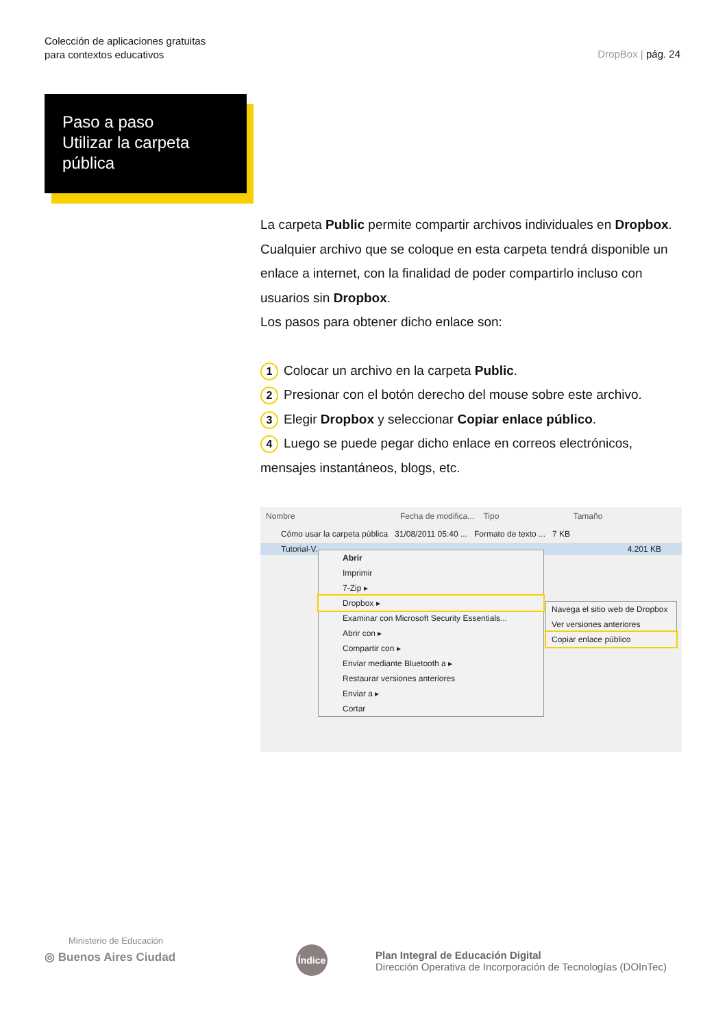Colección de aplicaciones gratuitas
para contextos educativos
DropBox | pág. 24
Paso a paso
Utilizar la carpeta
pública
La carpeta Public permite compartir archivos individuales en Dropbox. Cualquier archivo que se coloque en esta carpeta tendrá disponible un enlace a internet, con la finalidad de poder compartirlo incluso con usuarios sin Dropbox.
Los pasos para obtener dicho enlace son:
1 Colocar un archivo en la carpeta Public.
2 Presionar con el botón derecho del mouse sobre este archivo.
3 Elegir Dropbox y seleccionar Copiar enlace público.
4 Luego se puede pegar dicho enlace en correos electrónicos, mensajes instantáneos, blogs, etc.
Nombre Fecha de modifica... Tipo Tamaño
Cómo usar la carpeta pública 31/08/2011 05:40 ... Formato de texto ... 7 KB
Tutorial-V... 4.201 KB
Abrir
Imprimir
7-Zip ▸
Dropbox ▸
Examinar con Microsoft Security Essentials...
Abrir con ▸
Compartir con ▸
Enviar mediante Bluetooth a ▸
Restaurar versiones anteriores
Enviar a ▸
Cortar
Navega el sitio web de Dropbox
Ver versiones anteriores
Copiar enlace público
Ministerio de Educación
◎ Buenos Aires Ciudad
Índice
Plan Integral de Educación Digital
Dirección Operativa de Incorporación de Tecnologías (DOInTec)